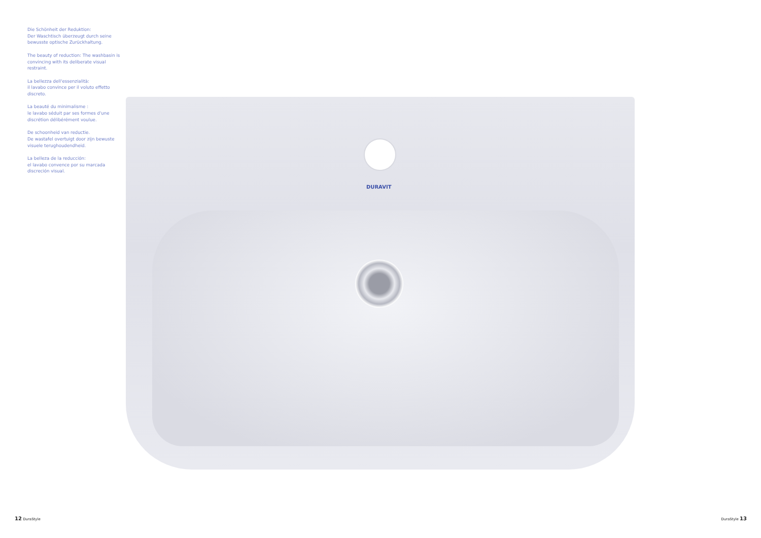DURAVIT
Die Schönheit der Reduktion:
Der Waschtisch überzeugt durch seine bewusste optische Zurückhaltung.
The beauty of reduction: The washbasin is convincing with its deliberate visual restraint.
La bellezza dell'essenzialità:
il lavabo convince per il voluto effetto discreto.
La beauté du minimalisme :
le lavabo séduit par ses formes d'une discrétion délibérément voulue.
De schoonheid van reductie.
De wastafel overtuigt door zijn bewuste visuele terughoudendheid.
La belleza de la reducción:
el lavabo convence por su marcada discreción visual.
12 DuraStyle DuraStyle 13